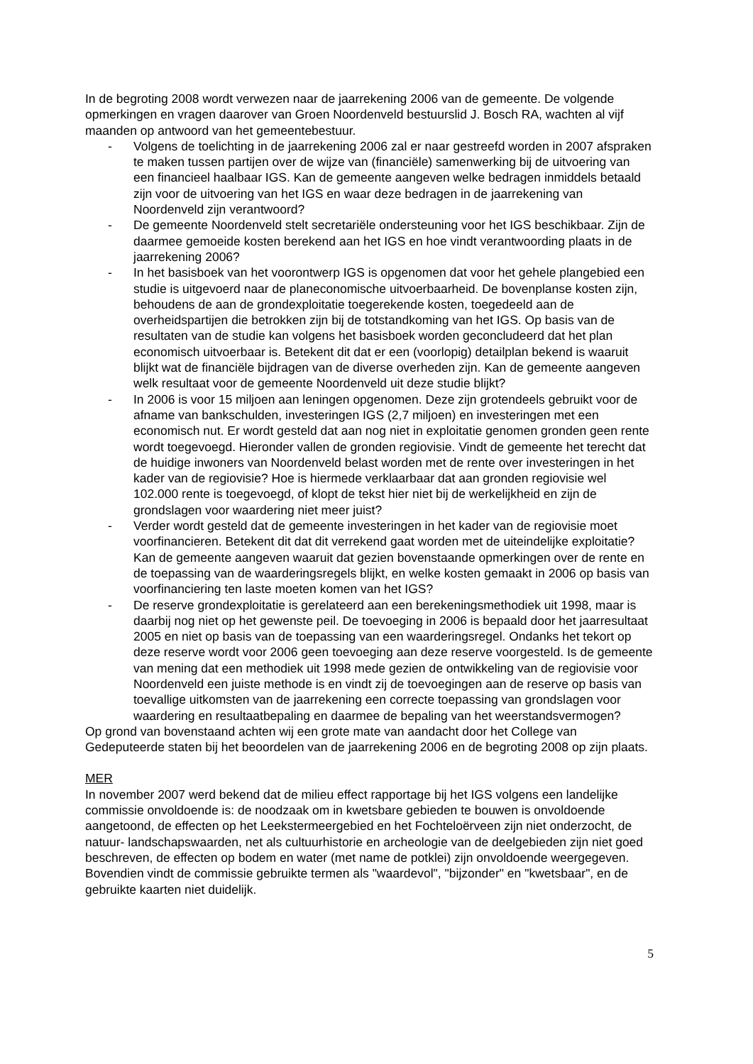In de begroting 2008 wordt verwezen naar de jaarrekening 2006 van de gemeente. De volgende opmerkingen en vragen daarover van Groen Noordenveld bestuurslid J. Bosch RA, wachten al vijf maanden op antwoord van het gemeentebestuur.
- Volgens de toelichting in de jaarrekening 2006 zal er naar gestreefd worden in 2007 afspraken te maken tussen partijen over de wijze van (financiële) samenwerking bij de uitvoering van een financieel haalbaar IGS. Kan de gemeente aangeven welke bedragen inmiddels betaald zijn voor de uitvoering van het IGS en waar deze bedragen in de jaarrekening van Noordenveld zijn verantwoord?
- De gemeente Noordenveld stelt secretariële ondersteuning voor het IGS beschikbaar. Zijn de daarmee gemoeide kosten berekend aan het IGS en hoe vindt verantwoording plaats in de jaarrekening 2006?
- In het basisboek van het voorontwerp IGS is opgenomen dat voor het gehele plangebied een studie is uitgevoerd naar de planeconomische uitvoerbaarheid. De bovenplanse kosten zijn, behoudens de aan de grondexploitatie toegerekende kosten, toegedeeld aan de overheidspartijen die betrokken zijn bij de totstandkoming van het IGS. Op basis van de resultaten van de studie kan volgens het basisboek worden geconcludeerd dat het plan economisch uitvoerbaar is. Betekent dit dat er een (voorlopig) detailplan bekend is waaruit blijkt wat de financiële bijdragen van de diverse overheden zijn. Kan de gemeente aangeven welk resultaat voor de gemeente Noordenveld uit deze studie blijkt?
- In 2006 is voor 15 miljoen aan leningen opgenomen. Deze zijn grotendeels gebruikt voor de afname van bankschulden, investeringen IGS (2,7 miljoen) en investeringen met een economisch nut. Er wordt gesteld dat aan nog niet in exploitatie genomen gronden geen rente wordt toegevoegd. Hieronder vallen de gronden regiovisie. Vindt de gemeente het terecht dat de huidige inwoners van Noordenveld belast worden met de rente over investeringen in het kader van de regiovisie? Hoe is hiermede verklaarbaar dat aan gronden regiovisie wel 102.000 rente is toegevoegd, of klopt de tekst hier niet bij de werkelijkheid en zijn de grondslagen voor waardering niet meer juist?
- Verder wordt gesteld dat de gemeente investeringen in het kader van de regiovisie moet voorfinancieren. Betekent dit dat dit verrekend gaat worden met de uiteindelijke exploitatie? Kan de gemeente aangeven waaruit dat gezien bovenstaande opmerkingen over de rente en de toepassing van de waarderingsregels blijkt, en welke kosten gemaakt in 2006 op basis van voorfinanciering ten laste moeten komen van het IGS?
- De reserve grondexploitatie is gerelateerd aan een berekeningsmethodiek uit 1998, maar is daarbij nog niet op het gewenste peil. De toevoeging in 2006 is bepaald door het jaarresultaat 2005 en niet op basis van de toepassing van een waarderingsregel. Ondanks het tekort op deze reserve wordt voor 2006 geen toevoeging aan deze reserve voorgesteld. Is de gemeente van mening dat een methodiek uit 1998 mede gezien de ontwikkeling van de regiovisie voor Noordenveld een juiste methode is en vindt zij de toevoegingen aan de reserve op basis van toevallige uitkomsten van de jaarrekening een correcte toepassing van grondslagen voor waardering en resultaatbepaling en daarmee de bepaling van het weerstandsvermogen?
Op grond van bovenstaand achten wij een grote mate van aandacht door het College van Gedeputeerde staten bij het beoordelen van de jaarrekening 2006 en de begroting 2008 op zijn plaats.
MER
In november 2007 werd bekend dat de milieu effect rapportage bij het IGS volgens een landelijke commissie onvoldoende is: de noodzaak om in kwetsbare gebieden te bouwen is onvoldoende aangetoond, de effecten op het Leekstermeergebied en het Fochteloërveen zijn niet onderzocht, de natuur- landschapswaarden, net als cultuurhistorie en archeologie van de deelgebieden zijn niet goed beschreven, de effecten op bodem en water (met name de potklei) zijn onvoldoende weergegeven. Bovendien vindt de commissie gebruikte termen als "waardevol", "bijzonder" en "kwetsbaar", en de gebruikte kaarten niet duidelijk.
5